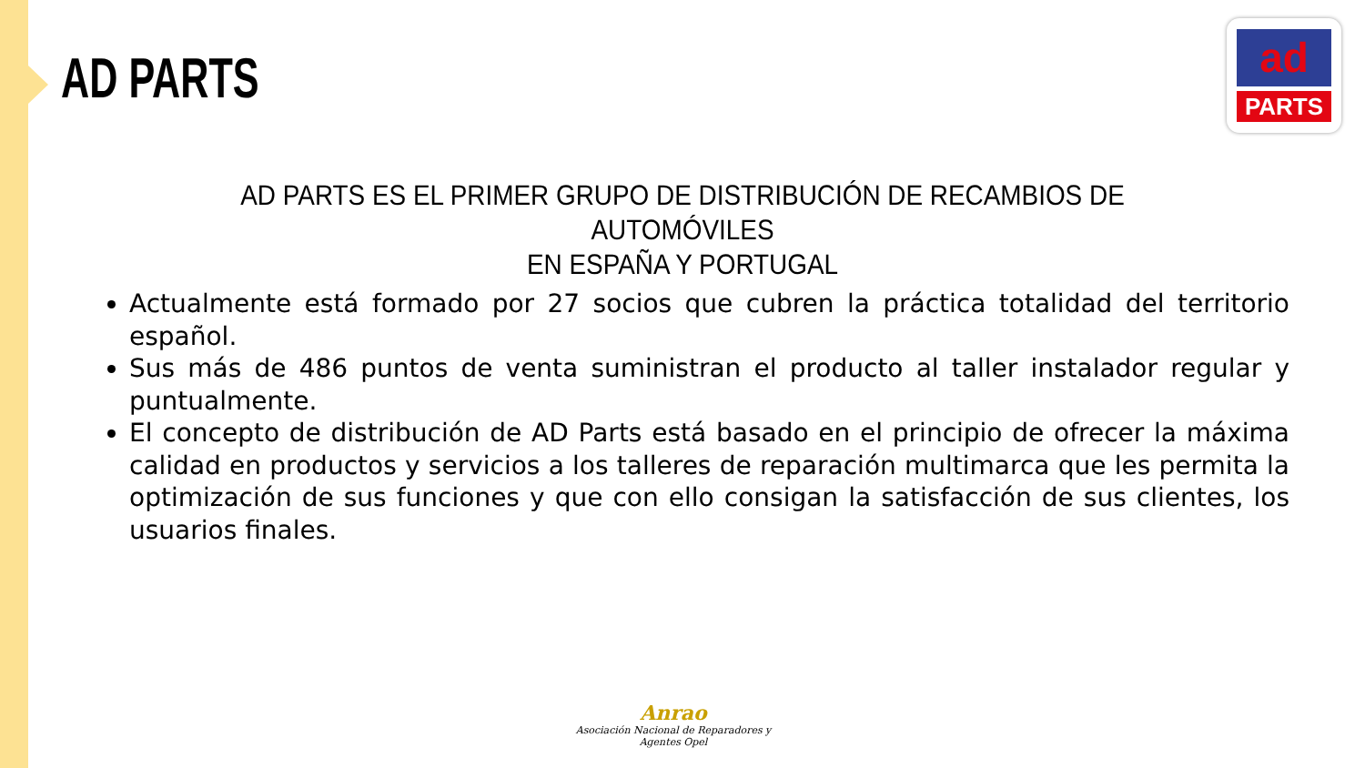AD PARTS
ad
PARTS
AD PARTS ES EL PRIMER GRUPO DE DISTRIBUCIÓN DE RECAMBIOS DE AUTOMÓVILES
EN ESPAÑA Y PORTUGAL
Actualmente está formado por 27 socios que cubren la práctica totalidad del territorio español.
Sus más de 486 puntos de venta suministran el producto al taller instalador regular y puntualmente.
El concepto de distribución de AD Parts está basado en el principio de ofrecer la máxima calidad en productos y servicios a los talleres de reparación multimarca que les permita la optimización de sus funciones y que con ello consigan la satisfacción de sus clientes, los usuarios finales.
Anrao
Asociación Nacional de Reparadores y Agentes Opel